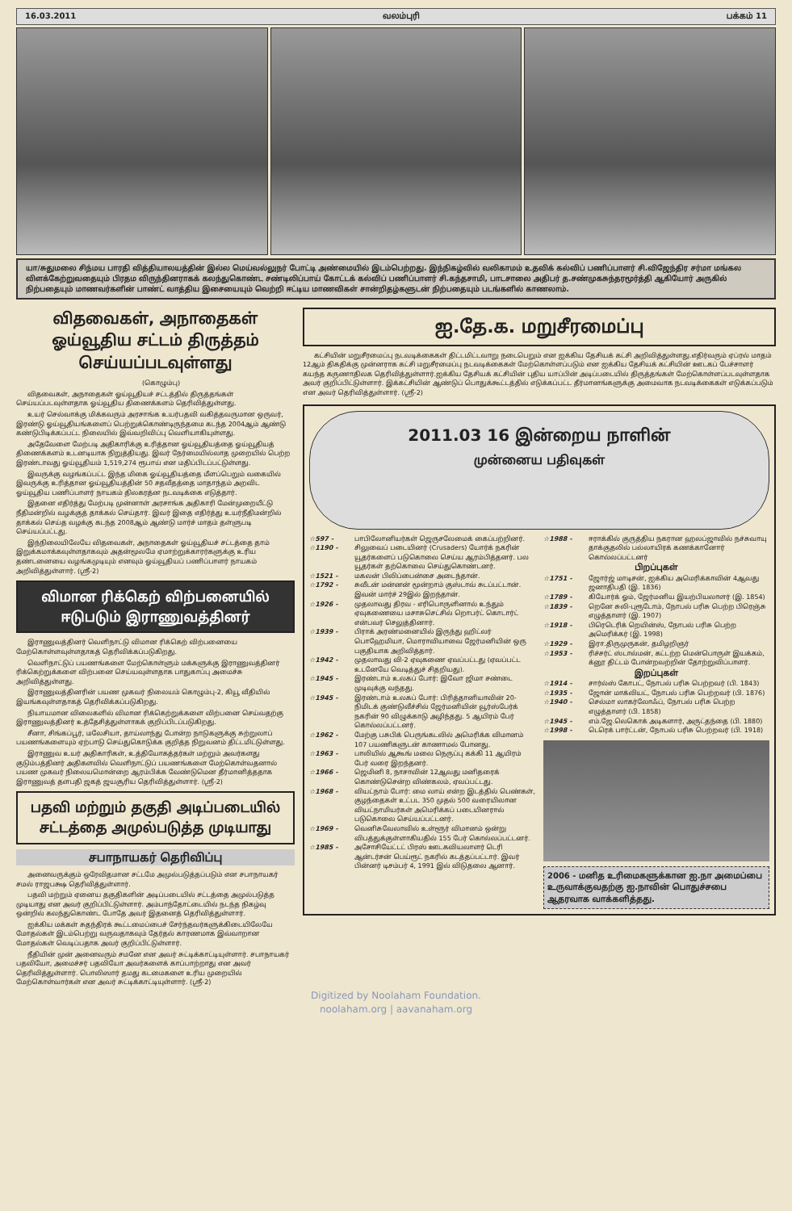16.03.2011 வலம்புரி பக்கம் 11
யா/சுதுமலை சிந்மய பாரதி வித்தியாலயத்தின் இல்ல மெய்வல்லுநர் போட்டி அண்மையில் இடம்பெற்றது. இந்நிகழ்வில் வலிகாமம் உதவிக் கல்விப் பணிப்பாளர் சி.விஜேந்திர சர்மா மங்கல விளக்கேற்றுவதையும் பிரதம விருந்தினராகக் கலந்துகொண்ட சண்டிலிப்பாய் கோட்டக் கல்விப் பணிப்பாளர் சி.கந்தசாமி, பாடசாலை அதிபர் த.சண்முகசுந்தரமூர்த்தி ஆகியோர் அருகில் நிற்பதையும் மாணவர்களின் பாண்ட் வாத்திய இசையையும் வெற்றி ஈட்டிய மாணவிகள் சான்றிதழ்களுடன் நிற்பதையும் படங்களில் காணலாம்.
விதவைகள், அநாதைகள் ஓய்வூதிய சட்டம் திருத்தம் செய்யப்படவுள்ளது
(கொழும்பு)
விதவைகள், அநாதைகள் ஓய்வூதியச் சட்டத்தில் திருத்தங்கள் செய்யப்படவுள்ளதாக ஓய்வூதிய திணைக்களம் தெரிவித்துள்ளது.
உயர் செல்வாக்கு மிக்கவரும் அரசாங்க உயர்பதவி வகித்தவருமான ஒருவர், இரண்டு ஓய்வூதியங்களைப் பெற்றுக்கொண்டிருந்தமை கடந்த 2004ஆம் ஆண்டு கண்டுபிடிக்கப்பட்ட நிலையில் இவ்வறிவிப்பு வெளியாகியுள்ளது.
அதேவேளை மேற்படி அதிகாரிக்கு உரித்தான ஓய்வூதியத்தை ஓய்வூதியத் திணைக்களம் உடனடியாக நிறுத்தியது. இவர் நேர்மையில்லாத முறையில் பெற்ற இரண்டாவது ஓய்வூதியம் 1,519,274 ரூபாய் என மதிப்பிடப்பட்டுள்ளது.
இவருக்கு வழங்கப்பட்ட இந்த மிகை ஓய்வூதியத்தை மீளப்பெறும் வகையில் இவருக்கு உரித்தான ஓய்வூதியத்தின் 50 சதவீதத்தை மாதாந்தம் அறவிட ஓய்வூதிய பணிப்பாளர் நாயகம் திலகரத்ன நடவடிக்கை எடுத்தார்.
இதனை எதிர்த்து மேற்படி முன்னாள் அரசாங்க அதிகாரி மேன்முறையீட்டு நீதிமன்றில் வழக்குத் தாக்கல் செய்தார். இவர் இதை எதிர்த்து உயர்நீதிமன்றில் தாக்கல் செய்த வழக்கு கடந்த 2008ஆம் ஆண்டு மார்ச் மாதம் தள்ளுபடி செய்யப்பட்டது.
இந்நிலையிலேயே விதவைகள், அநாதைகள் ஓய்வூதியச் சட்டத்தை தாம் இறுக்கமாக்கவுள்ளதாகவும் அதன்மூலமே ஏமாற்றுக்காரர்களுக்கு உரிய தண்டனையை வழங்கமுடியும் எனவும் ஓய்வூதியப் பணிப்பாளர் நாயகம் அறிவித்துள்ளார். (ஸ்ரீ-2)
விமான ரிக்கெற் விற்பனையில் ஈடுபடும் இராணுவத்தினர்
இராணுவத்தினர் வெளிநாட்டு விமான ரிக்கெற் விற்பனையை மேற்கொள்ளவுள்ளதாகத் தெரிவிக்கப்படுகிறது.
வெளிநாட்டுப் பயணங்களை மேற்கொள்ளும் மக்களுக்கு இராணுவத்தினர் ரிக்கெற்றுக்களை விற்பனை செய்யவுள்ளதாக பாதுகாப்பு அமைச்சு அறிவித்துள்ளது.
இராணுவத்தினரின் பயண முகவர் நிலையம் கொழும்பு-2, கியூ வீதியில் இயங்கவுள்ளதாகத் தெரிவிக்கப்படுகிறது.
நியாயமான விலைகளில் விமான ரிக்கெற்றுக்களை விற்பனை செய்வதற்கு இராணுவத்தினர் உத்தேசித்துள்ளாகக் குறிப்பிடப்படுகிறது.
சீனா, சிங்கப்பூர், மலேசியா, தாய்லாந்து போன்ற நாடுகளுக்கு சுற்றுலாப் பயணங்களையும் ஏற்பாடு செய்துகொடுக்க குறித்த நிறுவனம் திட்டமிட்டுள்ளது.
இராணுவ உயர் அதிகாரிகள், உத்தியோகத்தர்கள் மற்றும் அவர்களது குடும்பத்தினர் அதிகளவில் வெளிநாட்டுப் பயணங்களை மேற்கொள்வதனால் பயண முகவர் நிலையமொன்றை ஆரம்பிக்க வேண்டுமென தீர்மானித்ததாக இராணுவத் தளபதி ஜகத் ஜயசூரிய தெரிவித்துள்ளார். (ஸ்ரீ-2)
பதவி மற்றும் தகுதி அடிப்படையில் சட்டத்தை அமுல்படுத்த முடியாது
சபாநாயகர் தெரிவிப்பு
அனைவருக்கும் ஒரேவிதமான சட்டமே அமுல்படுத்தப்படும் என சபாநாயகர் சமல் ராஜபக்ஷ தெரிவித்துள்ளார்.
பதவி மற்றும் ஏனைய தகுதிகளின் அடிப்படையில் சட்டத்தை அமுல்படுத்த முடியாது என அவர் குறிப்பிட்டுள்ளார். அம்பாந்தோட்டையில் நடந்த நிகழ்வு ஒன்றில் கலந்துகொண்ட போதே அவர் இதனைத் தெரிவித்துள்ளார்.
ஐக்கிய மக்கள் சுதந்திரக் கூட்டமைப்பைச் சேர்ந்தவர்களுக்கிடையிலேயே மோதல்கள் இடம்பெற்று வருவதாகவும் தேர்தல் காரணமாக இவ்வாறான மோதல்கள் வெடிப்பதாக அவர் குறிப்பிட்டுள்ளார்.
நீதியின் முன் அனைவரும் சமனே என அவர் சுட்டிக்காட்டியுள்ளார். சபாநாயகர் பதவியோ, அமைச்சர் பதவியோ அவர்களைக் காப்பாற்றாது என அவர் தெரிவித்துள்ளார். பொலிஸார் தமது கடமைகளை உரிய முறையில் மேற்கொள்வார்கள் என அவர் சுட்டிக்காட்டியுள்ளார். (ஸ்ரீ-2)
ஐ.தே.க. மறுசீரமைப்பு
கட்சியின் மறுசீரமைப்பு நடவடிக்கைகள் திட்டமிட்டவாறு நடைபெறும் என ஐக்கிய தேசியக் கட்சி அறிவித்துள்ளது.எதிர்வரும் ஏப்ரல் மாதம் 12ஆம் திகதிக்கு முன்னராக கட்சி மறுசீரமைப்பு நடவடிக்கைகள் மேற்கொள்ளப்படும் என ஐக்கிய தேசியக் கட்சியின் ஊடகப் பேச்சாளர் கயந்த கருணாதிலக தெரிவித்துள்ளார்.ஐக்கிய தேசியக் கட்சியின் புதிய யாப்பின் அடிப்படையில் திருத்தங்கள் மேற்கொள்ளப்படவுள்ளதாக அவர் குறிப்பிட்டுள்ளார். இக்கட்சியின் ஆண்டுப் பொதுக்கூட்டத்தில் எடுக்கப்பட்ட தீர்மானங்களுக்கு அமைவாக நடவடிக்கைகள் எடுக்கப்படும் என அவர் தெரிவித்துள்ளார். (ஸ்ரீ-2)
2011.03 16 இன்றைய நாளின்
முன்னைய பதிவுகள்
☆597 - பாபிலோனியர்கள் ஜெருசலேமைக் கைப்பற்றினர்.
☆1190 - சிலுவைப் படையினர் (Crusaders) யோர்க் நகரின் யூதர்களைப் படுகொலை செய்ய ஆரம்பித்தனர். பல யூதர்கள் தற்கொலை செய்துகொண்டனர்.
☆1521 - மகலன் பிலிப்பைன்சை அடைந்தான்.
☆1792 - சுவீடன் மன்னன் மூன்றாம் குஸ்டாவ் சுடப்பட்டான். இவன் மார்ச் 29இல் இறந்தான்.
☆1926 - முதலாவது திரவ - எரிபொருளினால் உந்தும் ஏவுகணையை மசாசுசெட்சில் றொபர்ட் கொடார்ட் என்பவர் செலுத்தினார்.
☆1939 - பிராக் அரண்மனையில் இருந்து ஹிட்லர் பொஹேமியா, மொராவியாவை ஜேர்மனியின் ஒரு பகுதியாக அறிவித்தார்.
☆1942 - முதலாவது வி-2 ஏவுகணை ஏவப்பட்டது (ஏவப்பட்ட உடனேயே வெடித்துச் சிதறியது).
☆1945 - இரண்டாம் உலகப் போர்: இவோ ஜிமா சண்டை முடிவுக்கு வந்தது.
☆1945 - இரண்டாம் உலகப் போர்: பிரித்தானியாவின் 20-நிமிடக் குண்டுவீச்சில் ஜேர்மனியின் வூர்ஸ்பேர்க் நகரின் 90 விழுக்காடு அழிந்தது. 5 ஆயிரம் பேர் கொல்லப்பட்டனர்.
☆1962 - மேற்கு பசுபிக் பெருங்கடலில் அமெரிக்க விமானம் 107 பயணிகளுடன் காணாமல் போனது.
☆1963 - பாலியில் ஆகூங் மலை நெருப்பு கக்கி 11 ஆயிரம் பேர் வரை இறந்தனர்.
☆1966 - ஜெமினி 8, நாசாவின் 12ஆவது மனிதரைக் கொண்டுசென்ற விண்கலம், ஏவப்பட்டது.
☆1968 - வியட்நாம் போர்: மை லாய் என்ற இடத்தில் பெண்கள், குழந்தைகள் உட்பட 350 முதல் 500 வரையிலான வியட்நாமியர்கள் அமெரிக்கப் படையினரால் படுகொலை செய்யப்பட்டனர்.
☆1969 - வெனிசுவேலாவில் உள்ளூர் விமானம் ஒன்று விபத்துக்குள்ளாகியதில் 155 பேர் கொல்லப்பட்டனர்.
☆1985 - அசோசியேட்டட் பிரஸ் ஊடகவியலாளர் டெரி ஆன்டர்சன் பெய்ரூட் நகரில் கடத்தப்பட்டார். இவர் பின்னர் டிசம்பர் 4, 1991 இல் விடுதலை ஆனார்.
☆1988 - ஈராக்கில் குருத்திய நகரான ஹலப்ஜாவில் நச்சுவாயு தாக்குதலில் பல்லாயிரக் கணக்கானோர் கொல்லப்பட்டனர்
பிறப்புகள்
☆1751 - ஜோர்ஜ் மாடிசன், ஐக்கிய அமெரிக்காவின் 4ஆவது ஜனாதிபதி (இ. 1836)
☆1789 - கியோர்க் ஓம், ஜேர்மனிய இயற்பியலாளர் (இ. 1854)
☆1839 - றெனே சுலி-புரூடோம், நோபல் பரிசு பெற்ற பிரெஞ்சு எழுத்தாளர் (இ. 1907)
☆1918 - பிரெடெரிக் றெயின்ஸ், நோபல் பரிசு பெற்ற அமெரிக்கர் (இ. 1998)
☆1929 - இரா.திருமுருகன், தமிழறிஞர்
☆1953 - ரிச்சர்ட் ஸ்டால்மன், கட்டற்ற மென்பொருள் இயக்கம், க்னூ திட்டம் போன்றவற்றின் தோற்றுவிப்பாளர்.
இறப்புகள்
☆1914 - சார்ல்ஸ் கோபட், நோபல் பரிசு பெற்றவர் (பி. 1843)
☆1935 - ஜோன் மாக்லியட், நோபல் பரிசு பெற்றவர் (பி. 1876)
☆1940 - செல்மா லாகர்லோஃப், நோபல் பரிசு பெற்ற எழுத்தாளர் (பி. 1858)
☆1945 - எம்.ஜே.லெகொக் அடிகளார், அருட்தந்தை (பி. 1880)
☆1998 - டெரெக் பார்ட்டன், நோபல் பரிசு பெற்றவர் (பி. 1918)
2006 - மனித உரிமைகளுக்கான ஐ.நா அமைப்பை உருவாக்குவதற்கு ஐ.நாவின் பொதுச்சபை ஆதரவாக வாக்களித்தது.
Digitized by Noolaham Foundation.
noolaham.org | aavanaham.org